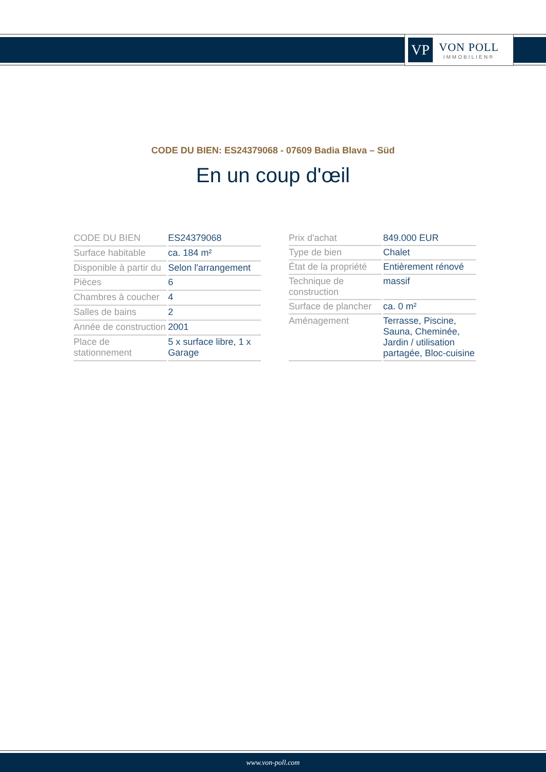VP
VON POLL
IMMOBILIEN®
CODE DU BIEN: ES24379068 - 07609 Badia Blava – Süd
En un coup d'œil
| CODE DU BIEN | ES24379068 |
| Surface habitable | ca. 184 m² |
| Disponible à partir du | Selon l'arrangement |
| Pièces | 6 |
| Chambres à coucher | 4 |
| Salles de bains | 2 |
| Année de construction | 2001 |
| Place de stationnement | 5 x surface libre, 1 x Garage |
| Prix d'achat | 849.000 EUR |
| Type de bien | Chalet |
| État de la propriété | Entièrement rénové |
| Technique de construction | massif |
| Surface de plancher | ca. 0 m² |
| Aménagement | Terrasse, Piscine, Sauna, Cheminée, Jardin / utilisation partagée, Bloc-cuisine |
www.von-poll.com